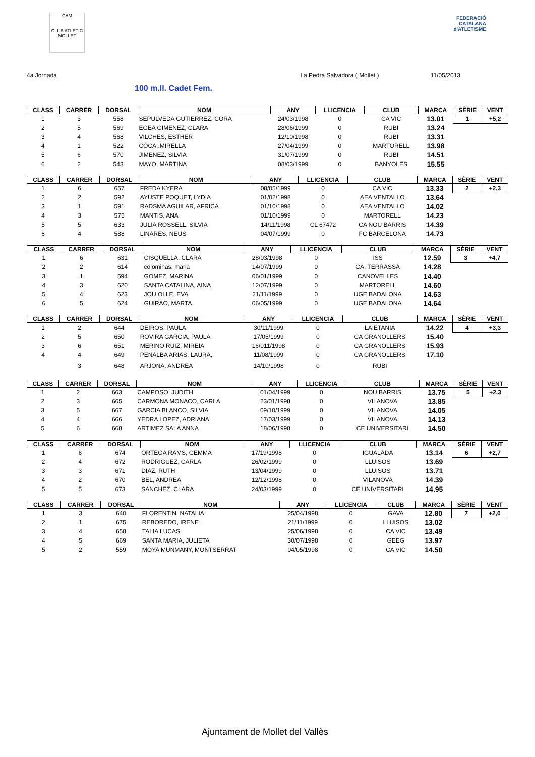CAM
CLUB ATLÈTIC
MOLLET
FEDERACIÓ CATALANA
d'ATLETISME
4a Jornada La Pedra Salvadora ( Mollet ) 11/05/2013
100 m.ll. Cadet Fem.
| CLASS | CARRER | DORSAL | NOM | ANY | LLICENCIA | CLUB | MARCA | SÈRIE | VENT |
| --- | --- | --- | --- | --- | --- | --- | --- | --- | --- |
| 1 | 3 | 558 | SEPULVEDA GUTIERREZ, CORA | 24/03/1998 | 0 | CA VIC | 13.01 | 1 | +5,2 |
| 2 | 5 | 569 | EGEA GIMENEZ, CLARA | 28/06/1999 | 0 | RUBI | 13.24 | | |
| 3 | 4 | 568 | VILCHES, ESTHER | 12/10/1998 | 0 | RUBI | 13.31 | | |
| 4 | 1 | 522 | COCA,.MIRELLA | 27/04/1999 | 0 | MARTORELL | 13.98 | | |
| 5 | 6 | 570 | JIMENEZ, SILVIA | 31/07/1999 | 0 | RUBI | 14.51 | | |
| 6 | 2 | 543 | MAYO, MARTINA | 08/03/1999 | 0 | BANYOLES | 15.55 | | |
| CLASS | CARRER | DORSAL | NOM | ANY | LLICENCIA | CLUB | MARCA | SÈRIE | VENT |
| --- | --- | --- | --- | --- | --- | --- | --- | --- | --- |
| 1 | 6 | 657 | FREDA KYERA | 08/05/1999 | 0 | CA VIC | 13.33 | 2 | +2,3 |
| 2 | 2 | 592 | AYUSTE POQUET, LYDIA | 01/02/1998 | 0 | AEA VENTALLO | 13.64 | | |
| 3 | 1 | 591 | RADSMA AGUILAR, AFRICA | 01/10/1998 | 0 | AEA VENTALLO | 14.02 | | |
| 4 | 3 | 575 | MANTIS, ANA | 01/10/1999 | 0 | MARTORELL | 14.23 | | |
| 5 | 5 | 633 | JULIA ROSSELL, SILVIA | 14/11/1998 | CL 67472 | CA NOU BARRIS | 14.39 | | |
| 6 | 4 | 588 | LINARES, NEUS | 04/07/1999 | 0 | FC BARCELONA | 14.73 | | |
| CLASS | CARRER | DORSAL | NOM | ANY | LLICENCIA | CLUB | MARCA | SÈRIE | VENT |
| --- | --- | --- | --- | --- | --- | --- | --- | --- | --- |
| 1 | 6 | 631 | CISQUELLA, CLARA | 28/03/1998 | 0 | ISS | 12.59 | 3 | +4,7 |
| 2 | 2 | 614 | colominas, maria | 14/07/1999 | 0 | CA. TERRASSA | 14.28 | | |
| 3 | 1 | 594 | GOMEZ, MARINA | 06/01/1999 | 0 | CANOVELLES | 14.40 | | |
| 4 | 3 | 620 | SANTA CATALINA, AINA | 12/07/1999 | 0 | MARTORELL | 14.60 | | |
| 5 | 4 | 623 | JOU OLLE, EVA | 21/11/1999 | 0 | UGE BADALONA | 14.63 | | |
| 6 | 5 | 624 | GUIRAO, MARTA | 06/05/1999 | 0 | UGE BADALONA | 14.64 | | |
| CLASS | CARRER | DORSAL | NOM | ANY | LLICENCIA | CLUB | MARCA | SÈRIE | VENT |
| --- | --- | --- | --- | --- | --- | --- | --- | --- | --- |
| 1 | 2 | 644 | DEIROS, PAULA | 30/11/1999 | 0 | LAIETANIA | 14.22 | 4 | +3,3 |
| 2 | 5 | 650 | ROVIRA GARCIA, PAULA | 17/05/1999 | 0 | CA GRANOLLERS | 15.40 | | |
| 3 | 6 | 651 | MERINO RUIZ, MIREIA | 16/011/1998 | 0 | CA GRANOLLERS | 15.93 | | |
| 4 | 4 | 649 | PENALBA ARIAS, LAURA, | 11/08/1999 | 0 | CA GRANOLLERS | 17.10 | | |
| | 3 | 648 | ARJONA, ANDREA | 14/10/1998 | 0 | RUBI | | | |
| CLASS | CARRER | DORSAL | NOM | ANY | LLICENCIA | CLUB | MARCA | SÈRIE | VENT |
| --- | --- | --- | --- | --- | --- | --- | --- | --- | --- |
| 1 | 2 | 663 | CAMPOSO, JUDITH | 01/04/1999 | 0 | NOU BARRIS | 13.75 | 5 | +2,3 |
| 2 | 3 | 665 | CARMONA MONACO, CARLA | 23/01/1998 | 0 | VILANOVA | 13.85 | | |
| 3 | 5 | 667 | GARCIA BLANCO, SILVIA | 09/10/1999 | 0 | VILANOVA | 14.05 | | |
| 4 | 4 | 666 | YEDRA LOPEZ, ADRIANA | 17/03/1999 | 0 | VILANOVA | 14.13 | | |
| 5 | 6 | 668 | ARTIMEZ SALA ANNA | 18/06/1998 | 0 | CE UNIVERSITARI | 14.50 | | |
| CLASS | CARRER | DORSAL | NOM | ANY | LLICENCIA | CLUB | MARCA | SÈRIE | VENT |
| --- | --- | --- | --- | --- | --- | --- | --- | --- | --- |
| 1 | 6 | 674 | ORTEGA RAMS, GEMMA | 17/19/1998 | 0 | IGUALADA | 13.14 | 6 | +2,7 |
| 2 | 4 | 672 | RODRIGUEZ, CARLA | 26/02/1999 | 0 | LLUISOS | 13.69 | | |
| 3 | 3 | 671 | DIAZ, RUTH | 13/04/1999 | 0 | LLUISOS | 13.71 | | |
| 4 | 2 | 670 | BEL, ANDREA | 12/12/1998 | 0 | VILANOVA | 14.39 | | |
| 5 | 5 | 673 | SANCHEZ, CLARA | 24/03/1999 | 0 | CE UNIVERSITARI | 14.95 | | |
| CLASS | CARRER | DORSAL | NOM | ANY | LLICENCIA | CLUB | MARCA | SÈRIE | VENT |
| --- | --- | --- | --- | --- | --- | --- | --- | --- | --- |
| 1 | 3 | 640 | FLORENTIN, NATALIA | 25/04/1998 | 0 | GAVA | 12.80 | 7 | +2,0 |
| 2 | 1 | 675 | REBOREDO, IRENE | 21/11/1999 | 0 | LLUISOS | 13.02 | | |
| 3 | 4 | 658 | TALIA LUCAS | 25/06/1998 | 0 | CA VIC | 13.49 | | |
| 4 | 5 | 669 | SANTA MARIA, JULIETA | 30/07/1998 | 0 | GEEG | 13.97 | | |
| 5 | 2 | 559 | MOYA MUNMANY, MONTSERRAT | 04/05/1998 | 0 | CA VIC | 14.50 | | |
Ajuntament de Mollet del Vallès